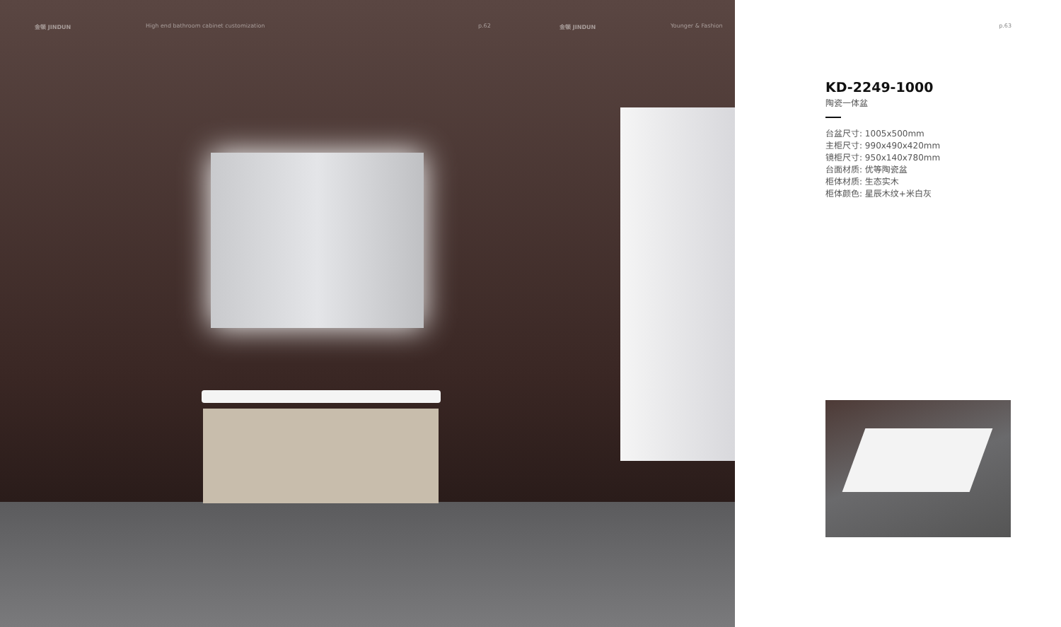金顿 JINDUN High end bathroom cabinet customization p.62 金顿 JINDUN Younger & Fashion
p.63
KD-2249-1000
陶瓷一体盆
台盆尺寸: 1005x500mm
主柜尺寸: 990x490x420mm
镜柜尺寸: 950x140x780mm
台面材质: 优等陶瓷盆
柜体材质: 生态实木
柜体颜色: 星辰木纹+米白灰